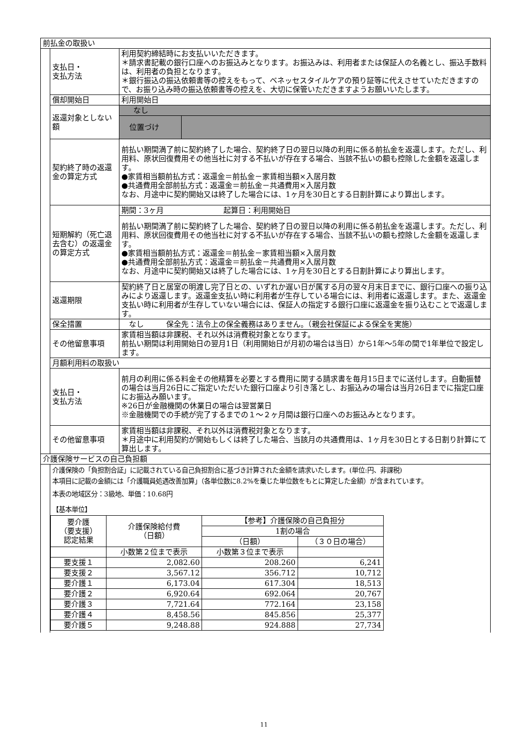| 前払金の取扱い | | |
| | 支払日・ 支払方法 | 利用契約締結時にお支払いいただきます。 ＊請求書記載の銀行口座へのお振込みとなります。お振込みは、利用者または保証人の名義とし、振込手数料は、利用者の負担となります。 ＊銀行振込の振込依頼書等の控えをもって、ベネッセスタイルケアの預り証等に代えさせていただきますので、お振り込み時の振込依頼書等の控えを、大切に保管いただきますようお願いいたします。 |
| | 償却開始日 | 利用開始日 |
| | 返還対象としない額 | / なし / / / 位置づけ / / |
| | 契約終了時の返還金の算定方式 | 前払い期間満了前に契約終了した場合、契約終了日の翌日以降の利用に係る前払金を返還します。ただし、利用料、原状回復費用その他当社に対する不払いが存在する場合、当該不払いの額も控除した金額を返還します。 ●家賃相当額前払方式：返還金＝前払金－家賃相当額×入居月数 ●共通費用全部前払方式：返還金＝前払金－共通費用×入居月数 なお、月途中に契約開始又は終了した場合には、1ヶ月を30日とする日割計算により算出します。 |
| | 短期解約（死亡退去含む）の返還金の算定方式 | / 期間：3ヶ月 起算日：利用開始日 / / 前払い期間満了前に契約終了した場合、契約終了日の翌日以降の利用に係る前払金を返還します。ただし、利用料、原状回復費用その他当社に対する不払いが存在する場合、当該不払いの額も控除した金額を返還します。 ●家賃相当額前払方式：返還金＝前払金－家賃相当額×入居月数 ●共通費用全部前払方式：返還金＝前払金－共通費用×入居月数 なお、月途中に契約開始又は終了した場合には、1ヶ月を30日とする日割計算により算出します。 / |
| | 返還期限 | 契約終了日と居室の明渡し完了日との、いずれか遅い日が属する月の翌々月末日までに、銀行口座への振り込みにより返還します。返還金支払い時に利用者が生存している場合には、利用者に返還します。また、返還金支払い時に利用者が生存していない場合には、保証人の指定する銀行口座に返還金を振り込むことで返還します。 |
| | 保全措置 | なし 保全先：法令上の保全義務はありません。（親会社保証による保全を実施） |
| | その他留意事項 | 家賃相当額は非課税、それ以外は消費税対象となります。 前払い期間は利用開始日の翌月1日（利用開始日が月初の場合は当日）から1年～5年の間で1年単位で設定します。 |
| | 月額利用料の取扱い | |
| | 支払日・ 支払方法 | 前月の利用に係る料金その他精算を必要とする費用に関する請求書を毎月15日までに送付します。自動振替の場合は当月26日にご指定いただいた銀行口座より引き落とし、お振込みの場合は当月26日までに指定口座にお振込み願います。 ※26日が金融機関の休業日の場合は翌営業日 ※金融機関での手続が完了するまでの１～２ヶ月間は銀行口座へのお振込みとなります。 |
| | その他留意事項 | 家賃相当額は非課税、それ以外は消費税対象となります。 ＊月途中に利用契約が開始もしくは終了した場合、当該月の共通費用は、1ヶ月を30日とする日割り計算にて算出します。 |
| 介護保険サービスの自己負担額 | | |
| | 介護保険の「負担割合証」に記載されている自己負担割合に基づき計算された金額を請求いたします。(単位:円、非課税) 本項目に記載の金額には「介護職員処遇改善加算」（各単位数に8.2%を乗じた単位数をもとに算定した金額）が含まれています。 本表の地域区分：3級地、単価：10.68円 【基本単位】 / 要介護 （要支援） 認定結果 / 介護保険給付費 （日額） / 【参考】介護保険の自己負担分 / / / --- / --- / --- / --- / / / / 1割の場合 / / / / / （日額） / （３０日の場合） / / / 小数第２位まで表示 / 小数第３位まで表示 / / / 要支援１ / 2,082.60 / 208.260 / 6,241 / / 要支援２ / 3,567.12 / 356.712 / 10,712 / / 要介護１ / 6,173.04 / 617.304 / 18,513 / / 要介護２ / 6,920.64 / 692.064 / 20,767 / / 要介護３ / 7,721.64 / 772.164 / 23,158 / / 要介護４ / 8,458.56 / 845.856 / 25,377 / / 要介護５ / 9,248.88 / 924.888 / 27,734 / | |
11